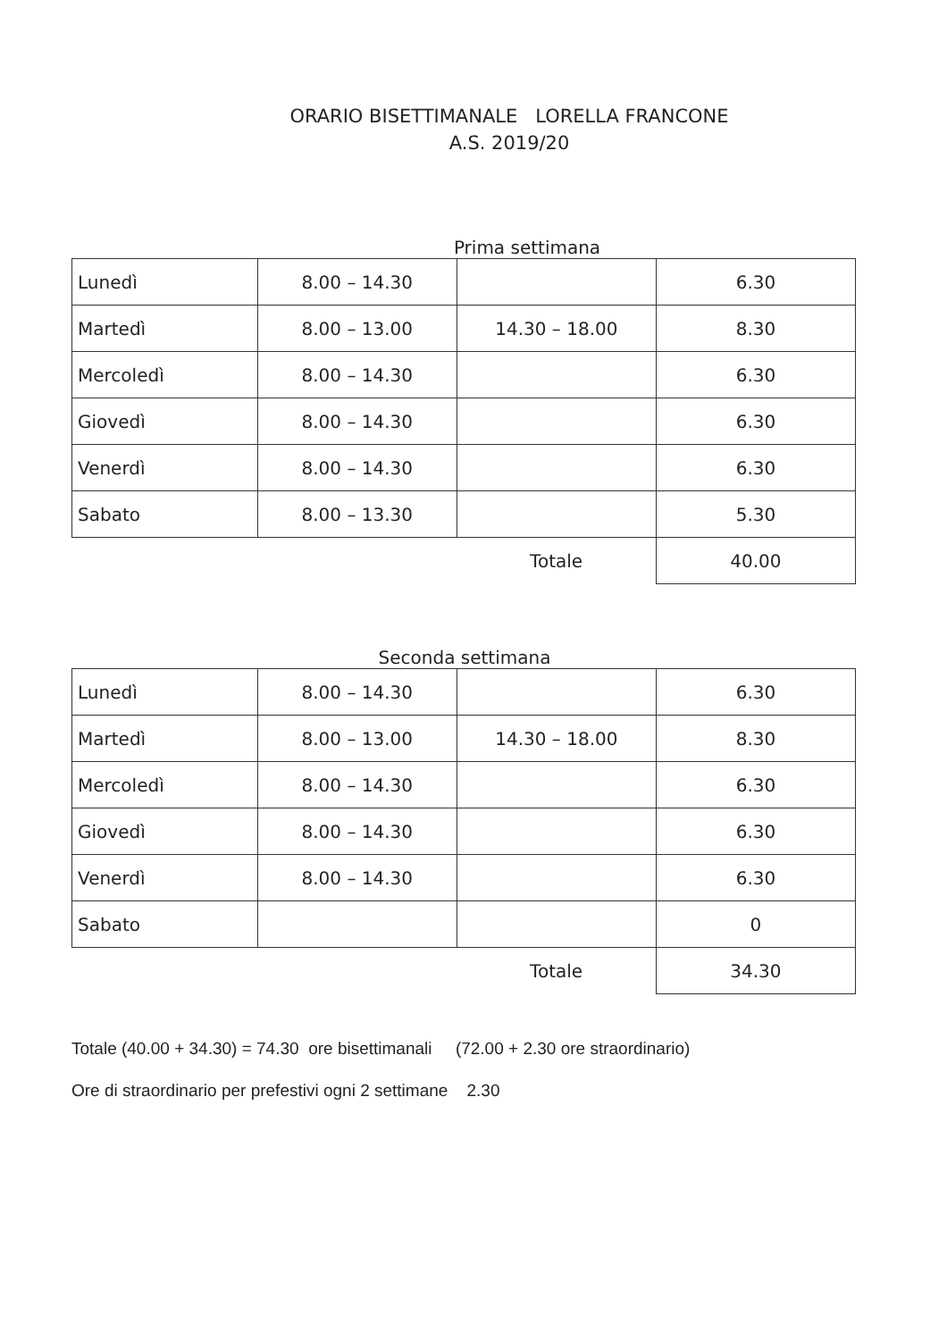ORARIO BISETTIMANALE LORELLA FRANCONE
A.S. 2019/20
Prima settimana
| Lunedì | 8.00 – 14.30 | | 6.30 |
| Martedì | 8.00 – 13.00 | 14.30 – 18.00 | 8.30 |
| Mercoledì | 8.00 – 14.30 | | 6.30 |
| Giovedì | 8.00 – 14.30 | | 6.30 |
| Venerdì | 8.00 – 14.30 | | 6.30 |
| Sabato | 8.00 – 13.30 | | 5.30 |
| | | Totale | 40.00 |
Seconda settimana
| Lunedì | 8.00 – 14.30 | | 6.30 |
| Martedì | 8.00 – 13.00 | 14.30 – 18.00 | 8.30 |
| Mercoledì | 8.00 – 14.30 | | 6.30 |
| Giovedì | 8.00 – 14.30 | | 6.30 |
| Venerdì | 8.00 – 14.30 | | 6.30 |
| Sabato | | | 0 |
| | | Totale | 34.30 |
Totale (40.00 + 34.30) = 74.30 ore bisettimanali (72.00 + 2.30 ore straordinario)
Ore di straordinario per prefestivi ogni 2 settimane 2.30